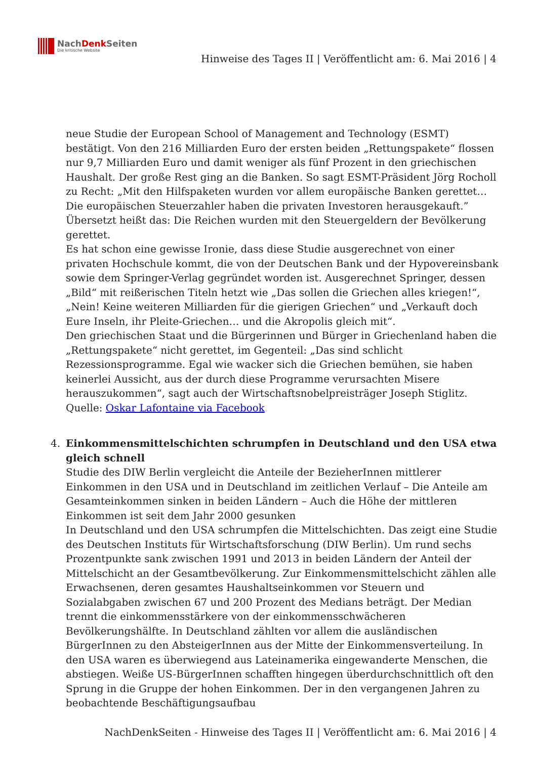NachDenk Seiten
Die kritische Website
Hinweise des Tages II | Veröffentlicht am: 6. Mai 2016 | 4
neue Studie der European School of Management and Technology (ESMT) bestätigt. Von den 216 Milliarden Euro der ersten beiden „Rettungspakete“ flossen nur 9,7 Milliarden Euro und damit weniger als fünf Prozent in den griechischen Haushalt. Der große Rest ging an die Banken. So sagt ESMT-Präsident Jörg Rocholl zu Recht: „Mit den Hilfspaketen wurden vor allem europäische Banken gerettet… Die europäischen Steuerzahler haben die privaten Investoren herausgekauft.” Übersetzt heißt das: Die Reichen wurden mit den Steuergeldern der Bevölkerung gerettet.
Es hat schon eine gewisse Ironie, dass diese Studie ausgerechnet von einer privaten Hochschule kommt, die von der Deutschen Bank und der Hypovereinsbank sowie dem Springer-Verlag gegründet worden ist. Ausgerechnet Springer, dessen „Bild“ mit reißerischen Titeln hetzt wie „Das sollen die Griechen alles kriegen!“, „Nein! Keine weiteren Milliarden für die gierigen Griechen“ und „Verkauft doch Eure Inseln, ihr Pleite-Griechen… und die Akropolis gleich mit“.
Den griechischen Staat und die Bürgerinnen und Bürger in Griechenland haben die „Rettungspakete“ nicht gerettet, im Gegenteil: „Das sind schlicht Rezessionsprogramme. Egal wie wacker sich die Griechen bemühen, sie haben keinerlei Aussicht, aus der durch diese Programme verursachten Misere herauszukommen“, sagt auch der Wirtschaftsnobelpreisträger Joseph Stiglitz.
Quelle: Oskar Lafontaine via Facebook
4. Einkommensmittelschichten schrumpfen in Deutschland und den USA etwa gleich schnell
Studie des DIW Berlin vergleicht die Anteile der BezieherInnen mittlerer Einkommen in den USA und in Deutschland im zeitlichen Verlauf – Die Anteile am Gesamteinkommen sinken in beiden Ländern – Auch die Höhe der mittleren Einkommen ist seit dem Jahr 2000 gesunken
In Deutschland und den USA schrumpfen die Mittelschichten. Das zeigt eine Studie des Deutschen Instituts für Wirtschaftsforschung (DIW Berlin). Um rund sechs Prozentpunkte sank zwischen 1991 und 2013 in beiden Ländern der Anteil der Mittelschicht an der Gesamtbevölkerung. Zur Einkommensmittelschicht zählen alle Erwachsenen, deren gesamtes Haushaltseinkommen vor Steuern und Sozialabgaben zwischen 67 und 200 Prozent des Medians beträgt. Der Median trennt die einkommensstärkere von der einkommensschwächeren Bevölkerungshälfte. In Deutschland zählten vor allem die ausländischen BürgerInnen zu den AbsteigerInnen aus der Mitte der Einkommensverteilung. In den USA waren es überwiegend aus Lateinamerika eingewanderte Menschen, die abstiegen. Weiße US-BürgerInnen schafften hingegen überdurchschnittlich oft den Sprung in die Gruppe der hohen Einkommen. Der in den vergangenen Jahren zu beobachtende Beschäftigungsaufbau
NachDenkSeiten - Hinweise des Tages II | Veröffentlicht am: 6. Mai 2016 | 4